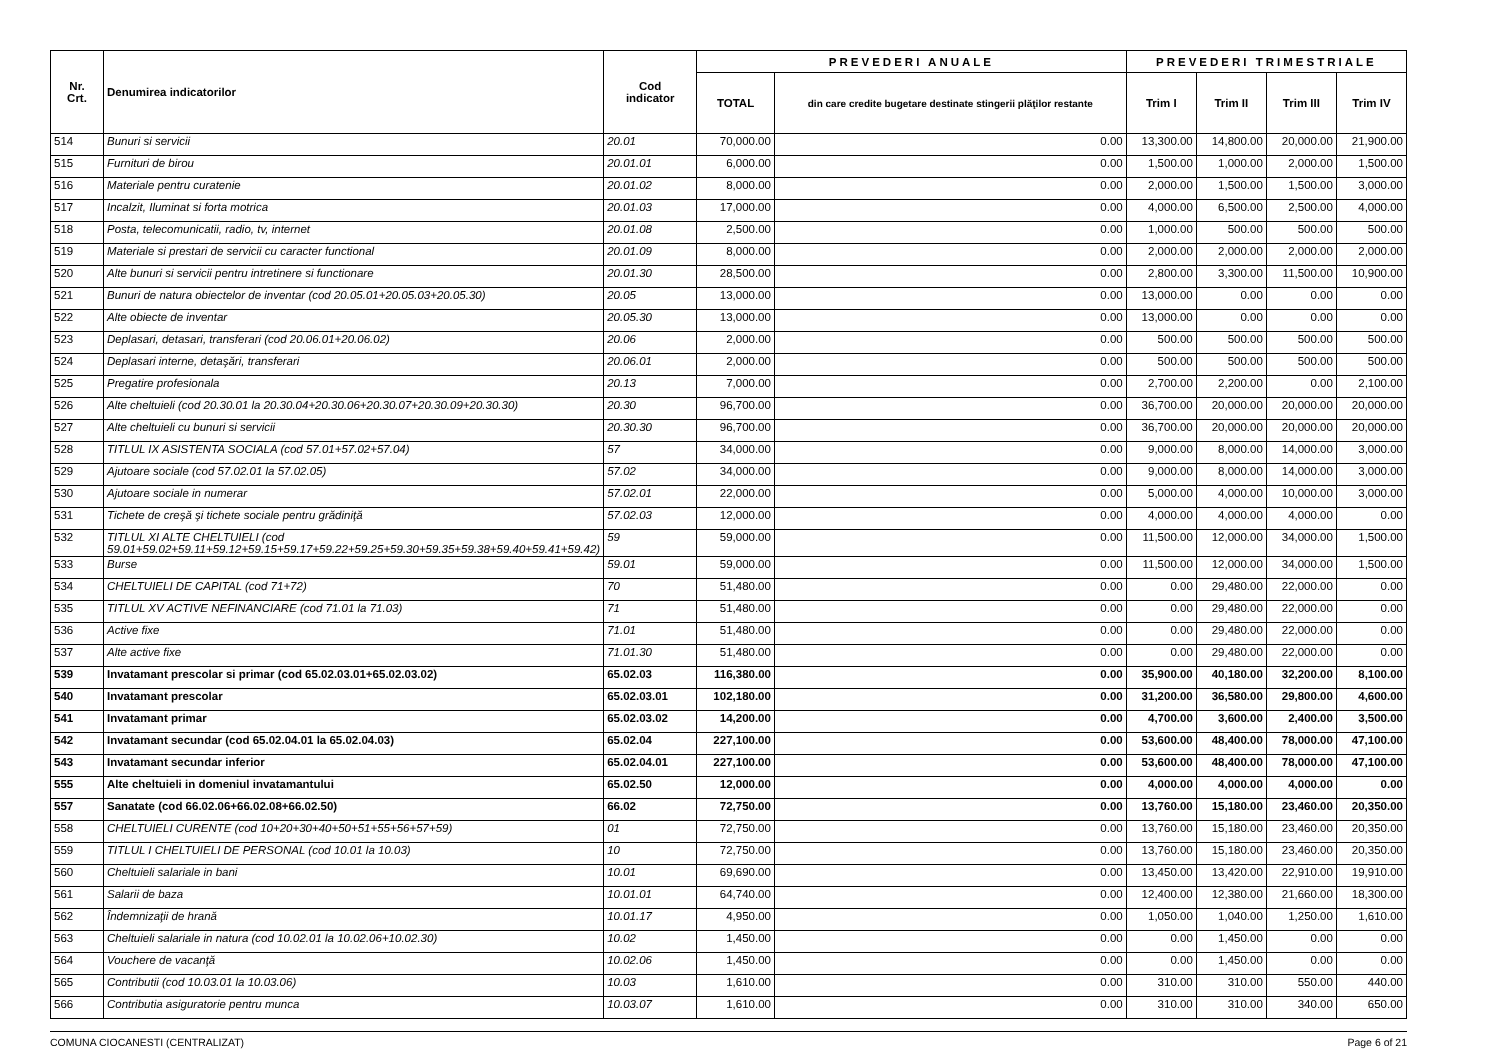| Nr. Crt. | Denumirea indicatorilor | Cod indicator | PREVEDERI ANUALE | | PREVEDERI TRIMESTRIALE | | | |
| --- | --- | --- | --- | --- | --- | --- | --- | --- |
| | | | TOTAL | din care credite bugetare destinate stingerii plăţilor restante | Trim I | Trim II | Trim III | Trim IV |
| 514 | Bunuri si servicii | 20.01 | 70,000.00 | 0.00 | 13,300.00 | 14,800.00 | 20,000.00 | 21,900.00 |
| 515 | Furnituri de birou | 20.01.01 | 6,000.00 | 0.00 | 1,500.00 | 1,000.00 | 2,000.00 | 1,500.00 |
| 516 | Materiale pentru curatenie | 20.01.02 | 8,000.00 | 0.00 | 2,000.00 | 1,500.00 | 1,500.00 | 3,000.00 |
| 517 | Incalzit, Iluminat si forta motrica | 20.01.03 | 17,000.00 | 0.00 | 4,000.00 | 6,500.00 | 2,500.00 | 4,000.00 |
| 518 | Posta, telecomunicatii, radio, tv, internet | 20.01.08 | 2,500.00 | 0.00 | 1,000.00 | 500.00 | 500.00 | 500.00 |
| 519 | Materiale si prestari de servicii cu caracter functional | 20.01.09 | 8,000.00 | 0.00 | 2,000.00 | 2,000.00 | 2,000.00 | 2,000.00 |
| 520 | Alte bunuri si servicii pentru intretinere si functionare | 20.01.30 | 28,500.00 | 0.00 | 2,800.00 | 3,300.00 | 11,500.00 | 10,900.00 |
| 521 | Bunuri de natura obiectelor de inventar (cod 20.05.01+20.05.03+20.05.30) | 20.05 | 13,000.00 | 0.00 | 13,000.00 | 0.00 | 0.00 | 0.00 |
| 522 | Alte obiecte de inventar | 20.05.30 | 13,000.00 | 0.00 | 13,000.00 | 0.00 | 0.00 | 0.00 |
| 523 | Deplasari, detasari, transferari (cod 20.06.01+20.06.02) | 20.06 | 2,000.00 | 0.00 | 500.00 | 500.00 | 500.00 | 500.00 |
| 524 | Deplasari interne, detaşări, transferari | 20.06.01 | 2,000.00 | 0.00 | 500.00 | 500.00 | 500.00 | 500.00 |
| 525 | Pregatire profesionala | 20.13 | 7,000.00 | 0.00 | 2,700.00 | 2,200.00 | 0.00 | 2,100.00 |
| 526 | Alte cheltuieli (cod 20.30.01 la 20.30.04+20.30.06+20.30.07+20.30.09+20.30.30) | 20.30 | 96,700.00 | 0.00 | 36,700.00 | 20,000.00 | 20,000.00 | 20,000.00 |
| 527 | Alte cheltuieli cu bunuri si servicii | 20.30.30 | 96,700.00 | 0.00 | 36,700.00 | 20,000.00 | 20,000.00 | 20,000.00 |
| 528 | TITLUL IX ASISTENTA SOCIALA (cod 57.01+57.02+57.04) | 57 | 34,000.00 | 0.00 | 9,000.00 | 8,000.00 | 14,000.00 | 3,000.00 |
| 529 | Ajutoare sociale (cod 57.02.01 la 57.02.05) | 57.02 | 34,000.00 | 0.00 | 9,000.00 | 8,000.00 | 14,000.00 | 3,000.00 |
| 530 | Ajutoare sociale in numerar | 57.02.01 | 22,000.00 | 0.00 | 5,000.00 | 4,000.00 | 10,000.00 | 3,000.00 |
| 531 | Tichete de creşă şi tichete sociale pentru grădiniţă | 57.02.03 | 12,000.00 | 0.00 | 4,000.00 | 4,000.00 | 4,000.00 | 0.00 |
| 532 | TITLUL XI ALTE CHELTUIELI (cod 59.01+59.02+59.11+59.12+59.15+59.17+59.22+59.25+59.30+59.35+59.38+59.40+59.41+59.42) | 59 | 59,000.00 | 0.00 | 11,500.00 | 12,000.00 | 34,000.00 | 1,500.00 |
| 533 | Burse | 59.01 | 59,000.00 | 0.00 | 11,500.00 | 12,000.00 | 34,000.00 | 1,500.00 |
| 534 | CHELTUIELI DE CAPITAL (cod 71+72) | 70 | 51,480.00 | 0.00 | 0.00 | 29,480.00 | 22,000.00 | 0.00 |
| 535 | TITLUL XV ACTIVE NEFINANCIARE (cod 71.01 la 71.03) | 71 | 51,480.00 | 0.00 | 0.00 | 29,480.00 | 22,000.00 | 0.00 |
| 536 | Active fixe | 71.01 | 51,480.00 | 0.00 | 0.00 | 29,480.00 | 22,000.00 | 0.00 |
| 537 | Alte active fixe | 71.01.30 | 51,480.00 | 0.00 | 0.00 | 29,480.00 | 22,000.00 | 0.00 |
| 539 | Invatamant prescolar si primar (cod 65.02.03.01+65.02.03.02) | 65.02.03 | 116,380.00 | 0.00 | 35,900.00 | 40,180.00 | 32,200.00 | 8,100.00 |
| 540 | Invatamant prescolar | 65.02.03.01 | 102,180.00 | 0.00 | 31,200.00 | 36,580.00 | 29,800.00 | 4,600.00 |
| 541 | Invatamant primar | 65.02.03.02 | 14,200.00 | 0.00 | 4,700.00 | 3,600.00 | 2,400.00 | 3,500.00 |
| 542 | Invatamant secundar (cod 65.02.04.01 la 65.02.04.03) | 65.02.04 | 227,100.00 | 0.00 | 53,600.00 | 48,400.00 | 78,000.00 | 47,100.00 |
| 543 | Invatamant secundar inferior | 65.02.04.01 | 227,100.00 | 0.00 | 53,600.00 | 48,400.00 | 78,000.00 | 47,100.00 |
| 555 | Alte cheltuieli in domeniul invatamantului | 65.02.50 | 12,000.00 | 0.00 | 4,000.00 | 4,000.00 | 4,000.00 | 0.00 |
| 557 | Sanatate (cod 66.02.06+66.02.08+66.02.50) | 66.02 | 72,750.00 | 0.00 | 13,760.00 | 15,180.00 | 23,460.00 | 20,350.00 |
| 558 | CHELTUIELI CURENTE (cod 10+20+30+40+50+51+55+56+57+59) | 01 | 72,750.00 | 0.00 | 13,760.00 | 15,180.00 | 23,460.00 | 20,350.00 |
| 559 | TITLUL I CHELTUIELI DE PERSONAL (cod 10.01 la 10.03) | 10 | 72,750.00 | 0.00 | 13,760.00 | 15,180.00 | 23,460.00 | 20,350.00 |
| 560 | Cheltuieli salariale in bani | 10.01 | 69,690.00 | 0.00 | 13,450.00 | 13,420.00 | 22,910.00 | 19,910.00 |
| 561 | Salarii de baza | 10.01.01 | 64,740.00 | 0.00 | 12,400.00 | 12,380.00 | 21,660.00 | 18,300.00 |
| 562 | Îndemnizaţii de hrană | 10.01.17 | 4,950.00 | 0.00 | 1,050.00 | 1,040.00 | 1,250.00 | 1,610.00 |
| 563 | Cheltuieli salariale in natura (cod 10.02.01 la 10.02.06+10.02.30) | 10.02 | 1,450.00 | 0.00 | 0.00 | 1,450.00 | 0.00 | 0.00 |
| 564 | Vouchere de vacanţă | 10.02.06 | 1,450.00 | 0.00 | 0.00 | 1,450.00 | 0.00 | 0.00 |
| 565 | Contributii (cod 10.03.01 la 10.03.06) | 10.03 | 1,610.00 | 0.00 | 310.00 | 310.00 | 550.00 | 440.00 |
| 566 | Contributia asiguratorie pentru munca | 10.03.07 | 1,610.00 | 0.00 | 310.00 | 310.00 | 340.00 | 650.00 |
COMUNA CIOCANESTI (CENTRALIZAT) Page 6 of 21